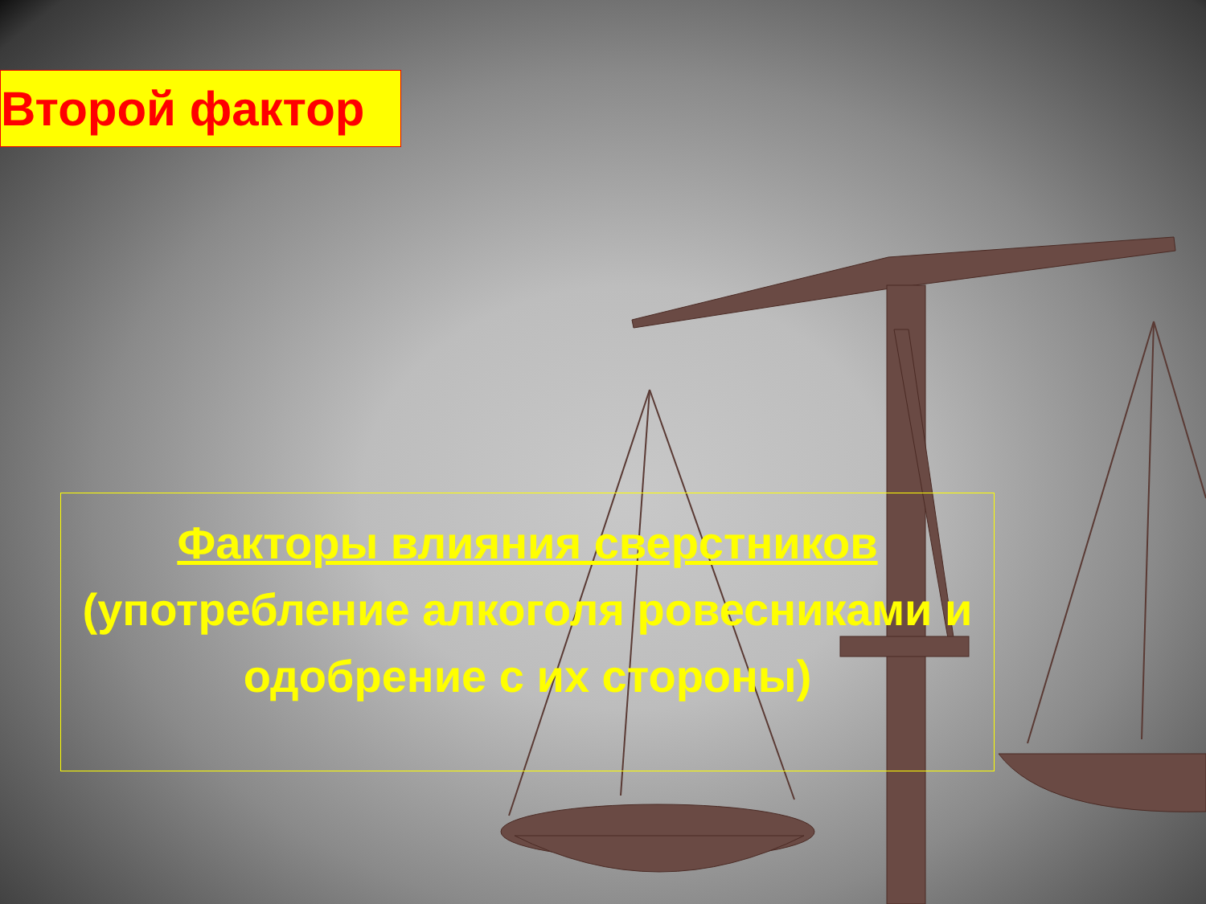Второй фактор
Факторы влияния сверстников
(употребление алкоголя ровесниками и одобрение с их стороны)